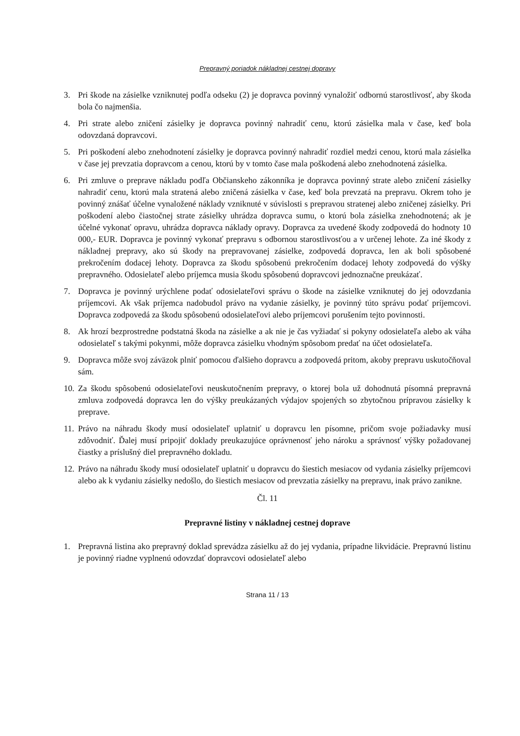Prepravný poriadok nákladnej cestnej dopravy
3. Pri škode na zásielke vzniknutej podľa odseku (2) je dopravca povinný vynaložiť odbornú starostlivosť, aby škoda bola čo najmenšia.
4. Pri strate alebo zničení zásielky je dopravca povinný nahradiť cenu, ktorú zásielka mala v čase, keď bola odovzdaná dopravcovi.
5. Pri poškodení alebo znehodnotení zásielky je dopravca povinný nahradiť rozdiel medzi cenou, ktorú mala zásielka v čase jej prevzatia dopravcom a cenou, ktorú by v tomto čase mala poškodená alebo znehodnotená zásielka.
6. Pri zmluve o preprave nákladu podľa Občianskeho zákonníka je dopravca povinný strate alebo zničení zásielky nahradiť cenu, ktorú mala stratená alebo zničená zásielka v čase, keď bola prevzatá na prepravu. Okrem toho je povinný znášať účelne vynaložené náklady vzniknuté v súvislosti s prepravou stratenej alebo zničenej zásielky. Pri poškodení alebo čiastočnej strate zásielky uhrádza dopravca sumu, o ktorú bola zásielka znehodnotená; ak je účelné vykonať opravu, uhrádza dopravca náklady opravy. Dopravca za uvedené škody zodpovedá do hodnoty 10 000,- EUR. Dopravca je povinný vykonať prepravu s odbornou starostlivosťou a v určenej lehote. Za iné škody z nákladnej prepravy, ako sú škody na prepravovanej zásielke, zodpovedá dopravca, len ak boli spôsobené prekročením dodacej lehoty. Dopravca za škodu spôsobenú prekročením dodacej lehoty zodpovedá do výšky prepravného. Odosielateľ alebo príjemca musia škodu spôsobenú dopravcovi jednoznačne preukázať.
7. Dopravca je povinný urýchlene podať odosielateľovi správu o škode na zásielke vzniknutej do jej odovzdania príjemcovi. Ak však príjemca nadobudol právo na vydanie zásielky, je povinný túto správu podať príjemcovi. Dopravca zodpovedá za škodu spôsobenú odosielateľovi alebo príjemcovi porušením tejto povinnosti.
8. Ak hrozí bezprostredne podstatná škoda na zásielke a ak nie je čas vyžiadať si pokyny odosielateľa alebo ak váha odosielateľ s takými pokynmi, môže dopravca zásielku vhodným spôsobom predať na účet odosielateľa.
9. Dopravca môže svoj záväzok plniť pomocou ďalšieho dopravcu a zodpovedá pritom, akoby prepravu uskutočňoval sám.
10. Za škodu spôsobenú odosielateľovi neuskutočnením prepravy, o ktorej bola už dohodnutá písomná prepravná zmluva zodpovedá dopravca len do výšky preukázaných výdajov spojených so zbytočnou prípravou zásielky k preprave.
11. Právo na náhradu škody musí odosielateľ uplatniť u dopravcu len písomne, pričom svoje požiadavky musí zdôvodniť. Ďalej musí pripojiť doklady preukazujúce oprávnenosť jeho nároku a správnosť výšky požadovanej čiastky a príslušný diel prepravného dokladu.
12. Právo na náhradu škody musí odosielateľ uplatniť u dopravcu do šiestich mesiacov od vydania zásielky príjemcovi alebo ak k vydaniu zásielky nedošlo, do šiestich mesiacov od prevzatia zásielky na prepravu, inak právo zanikne.
Čl. 11
Prepravné listiny v nákladnej cestnej doprave
1. Prepravná listina ako prepravný doklad sprevádza zásielku až do jej vydania, prípadne likvidácie. Prepravnú listinu je povinný riadne vyplnenú odovzdať dopravcovi odosielateľ alebo
Strana 11 / 13